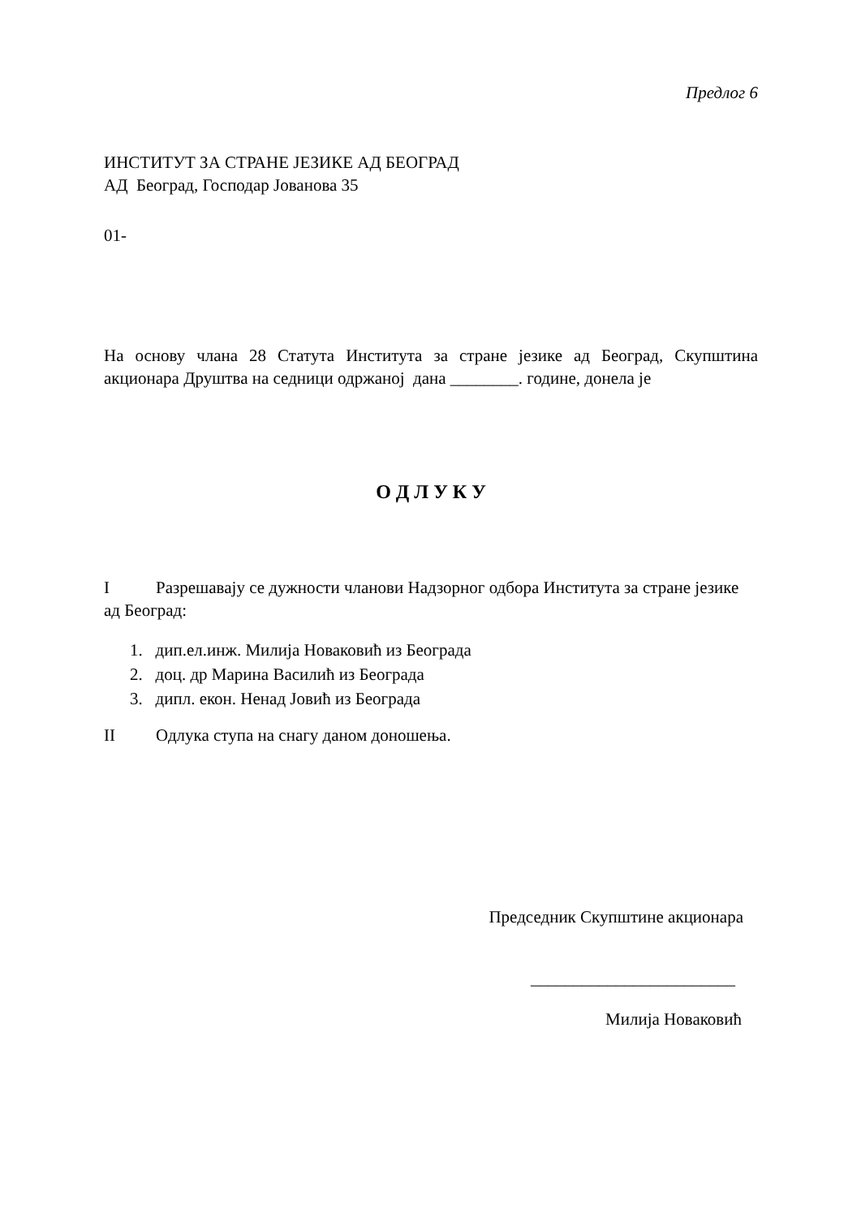Предлог 6
ИНСТИТУТ ЗА СТРАНЕ ЈЕЗИКЕ АД БЕОГРАД
АД Београд, Господар Јованова 35
01-
На основу члана 28 Статута Института за стране језике ад Београд, Скупштина акционара Друштва на седници одржаној дана ________. године, донела је
О Д Л У К У
I Разрешавају се дужности чланови Надзорног одбора Института за стране језике
ад Београд:
1. дип.ел.инж. Милија Новаковић из Београда
2. доц. др Марина Василић из Београда
3. дипл. екон. Ненад Јовић из Београда
II Одлука ступа на снагу даном доношења.
Председник Скупштине акционара
________________________
Милија Новаковић